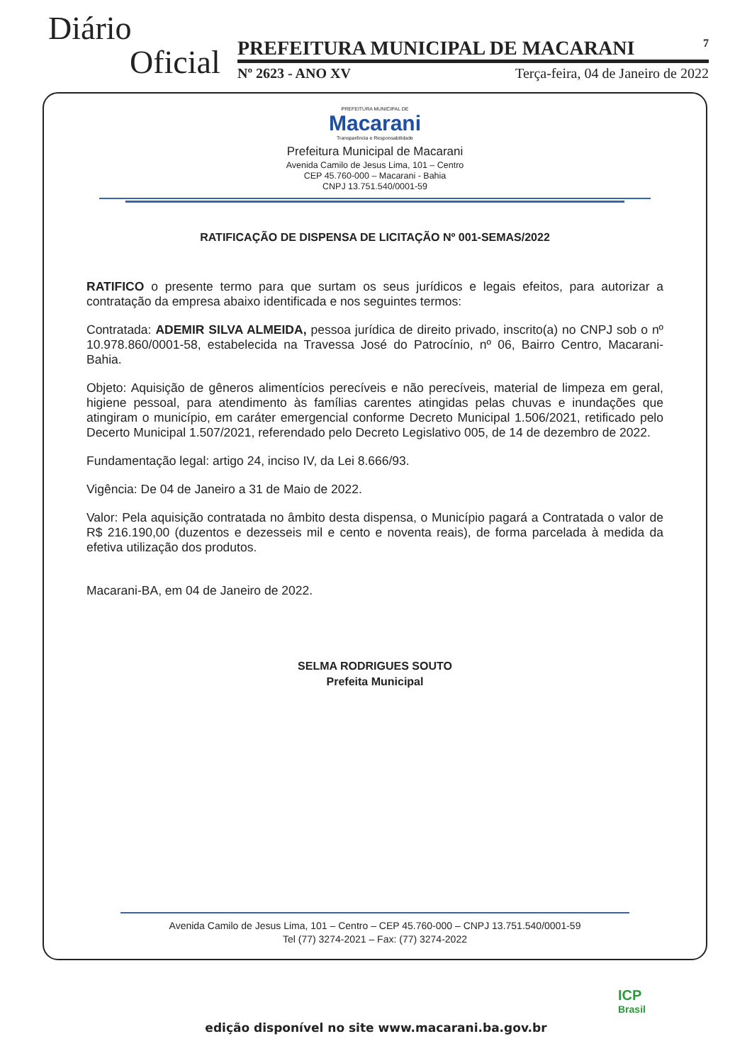Diário
Oficial
PREFEITURA MUNICIPAL DE MACARANI 7
Nº 2623 - ANO XV Terça-feira, 04 de Janeiro de 2022
PREFEITURA MUNICIPAL DE
Macarani
Transparência e Responsabilidade
Prefeitura Municipal de Macarani
Avenida Camilo de Jesus Lima, 101 – Centro
CEP 45.760-000 – Macarani - Bahia
CNPJ 13.751.540/0001-59
RATIFICAÇÃO DE DISPENSA DE LICITAÇÃO Nº 001-SEMAS/2022
RATIFICO o presente termo para que surtam os seus jurídicos e legais efeitos, para autorizar a contratação da empresa abaixo identificada e nos seguintes termos:
Contratada: ADEMIR SILVA ALMEIDA, pessoa jurídica de direito privado, inscrito(a) no CNPJ sob o nº 10.978.860/0001-58, estabelecida na Travessa José do Patrocínio, nº 06, Bairro Centro, Macarani-Bahia.
Objeto: Aquisição de gêneros alimentícios perecíveis e não perecíveis, material de limpeza em geral, higiene pessoal, para atendimento às famílias carentes atingidas pelas chuvas e inundações que atingiram o município, em caráter emergencial conforme Decreto Municipal 1.506/2021, retificado pelo Decerto Municipal 1.507/2021, referendado pelo Decreto Legislativo 005, de 14 de dezembro de 2022.
Fundamentação legal: artigo 24, inciso IV, da Lei 8.666/93.
Vigência: De 04 de Janeiro a 31 de Maio de 2022.
Valor: Pela aquisição contratada no âmbito desta dispensa, o Município pagará a Contratada o valor de R$ 216.190,00 (duzentos e dezesseis mil e cento e noventa reais), de forma parcelada à medida da efetiva utilização dos produtos.
Macarani-BA, em 04 de Janeiro de 2022.
SELMA RODRIGUES SOUTO
Prefeita Municipal
Avenida Camilo de Jesus Lima, 101 – Centro – CEP 45.760-000 – CNPJ 13.751.540/0001-59
Tel (77) 3274-2021 – Fax: (77) 3274-2022
ICP
Brasil
edição disponível no site www.macarani.ba.gov.br